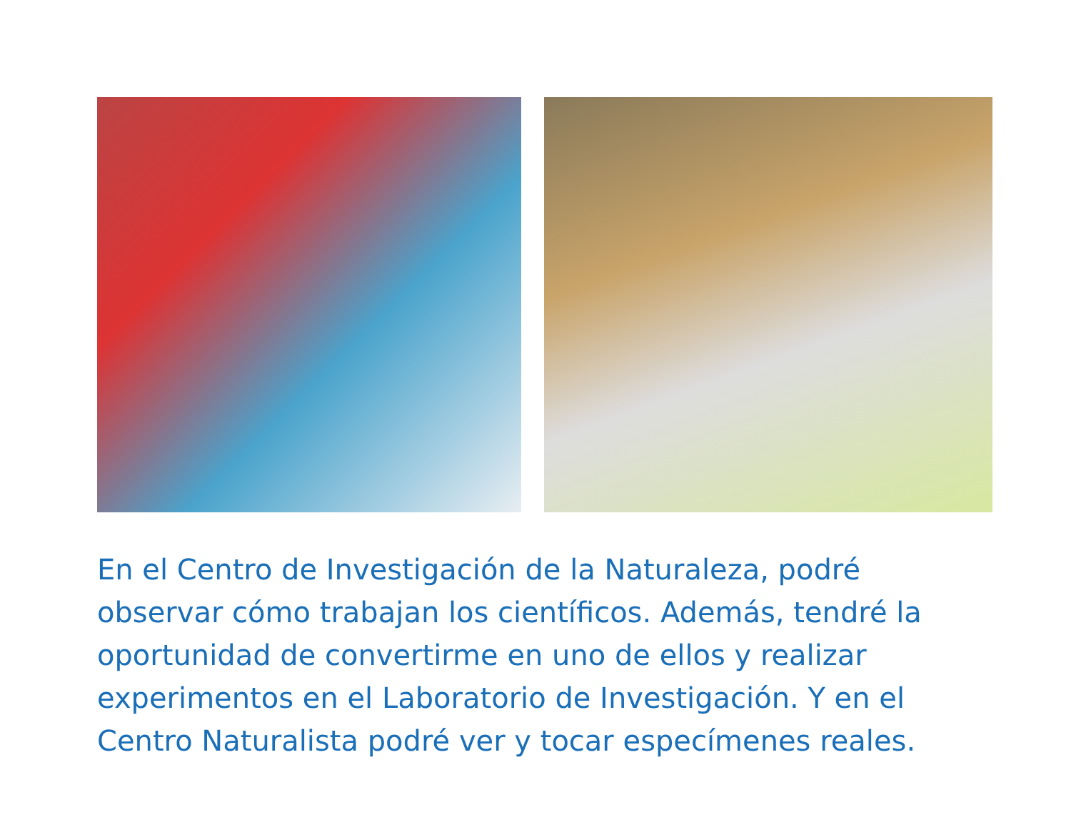En el Centro de Investigación de la Naturaleza, podré observar cómo trabajan los científicos. Además, tendré la oportunidad de convertirme en uno de ellos y realizar experimentos en el Laboratorio de Investigación. Y en el Centro Naturalista podré ver y tocar especímenes reales.